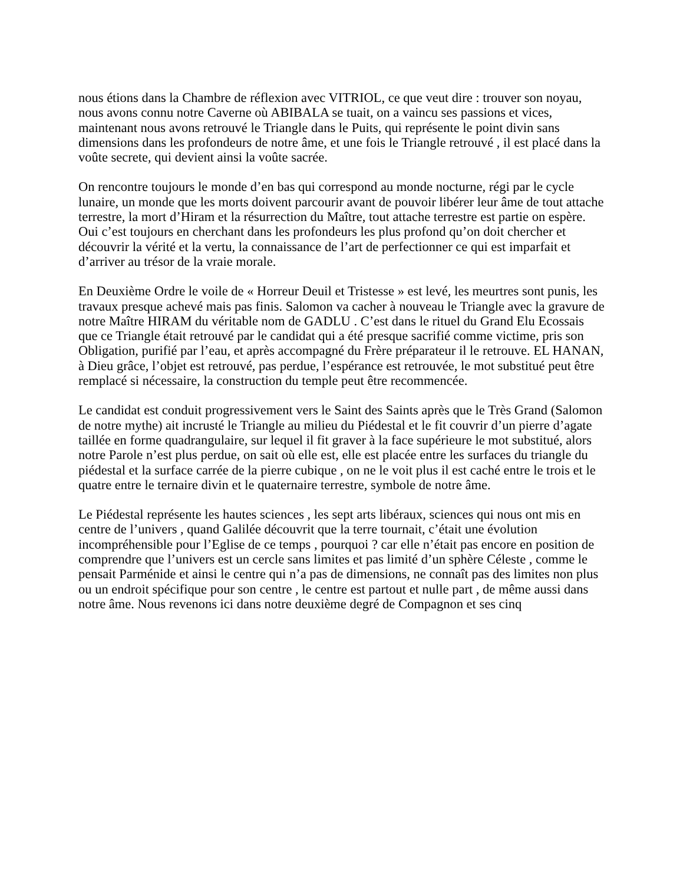nous étions dans la Chambre de réflexion avec VITRIOL, ce que veut dire : trouver son noyau, nous avons connu notre Caverne où ABIBALA se tuait, on a vaincu ses passions et vices, maintenant nous avons retrouvé le Triangle dans le Puits, qui représente le point divin sans dimensions dans les profondeurs de notre âme, et une fois le Triangle retrouvé , il est placé dans la voûte secrete, qui devient ainsi la voûte sacrée.
On rencontre toujours le monde d’en bas qui correspond au monde nocturne, régi par le cycle lunaire, un monde que les morts doivent parcourir avant de pouvoir libérer leur âme de tout attache terrestre, la mort d’Hiram et la résurrection du Maître, tout attache terrestre est partie on espère. Oui c’est toujours en cherchant dans les profondeurs les plus profond qu’on doit chercher et découvrir la vérité et la vertu, la connaissance de l’art de perfectionner ce qui est imparfait et d’arriver au trésor de la vraie morale.
En Deuxième Ordre le voile de « Horreur Deuil et Tristesse » est levé, les meurtres sont punis, les travaux presque achevé mais pas finis. Salomon va cacher à nouveau le Triangle avec la gravure de notre Maître HIRAM du véritable nom de GADLU . C’est dans le rituel du Grand Elu Ecossais que ce Triangle était retrouvé par le candidat qui a été presque sacrifié comme victime, pris son Obligation, purifié par l’eau, et après accompagné du Frère préparateur il le retrouve. EL HANAN, à Dieu grâce, l’objet est retrouvé, pas perdue, l’espérance est retrouvée, le mot substitué peut être remplacé si nécessaire, la construction du temple peut être recommencée.
Le candidat est conduit progressivement vers le Saint des Saints après que le Très Grand (Salomon de notre mythe) ait incrusté le Triangle au milieu du Piédestal et le fit couvrir d’un pierre d’agate taillée en forme quadrangulaire, sur lequel il fit graver à la face supérieure le mot substitué, alors notre Parole n’est plus perdue, on sait où elle est, elle est placée entre les surfaces du triangle du piédestal et la surface carrée de la pierre cubique , on ne le voit plus il est caché entre le trois et le quatre entre le ternaire divin et le quaternaire terrestre, symbole de notre âme.
Le Piédestal représente les hautes sciences , les sept arts libéraux, sciences qui nous ont mis en centre de l’univers , quand Galilée découvrit que la terre tournait, c’était une évolution incompréhensible pour l’Eglise de ce temps , pourquoi ? car elle n’était pas encore en position de comprendre que l’univers est un cercle sans limites et pas limité d’un sphère Céleste , comme le pensait Parménide et ainsi le centre qui n’a pas de dimensions, ne connaît pas des limites non plus ou un endroit spécifique pour son centre , le centre est partout et nulle part , de même aussi dans notre âme. Nous revenons ici dans notre deuxième degré de Compagnon et ses cinq